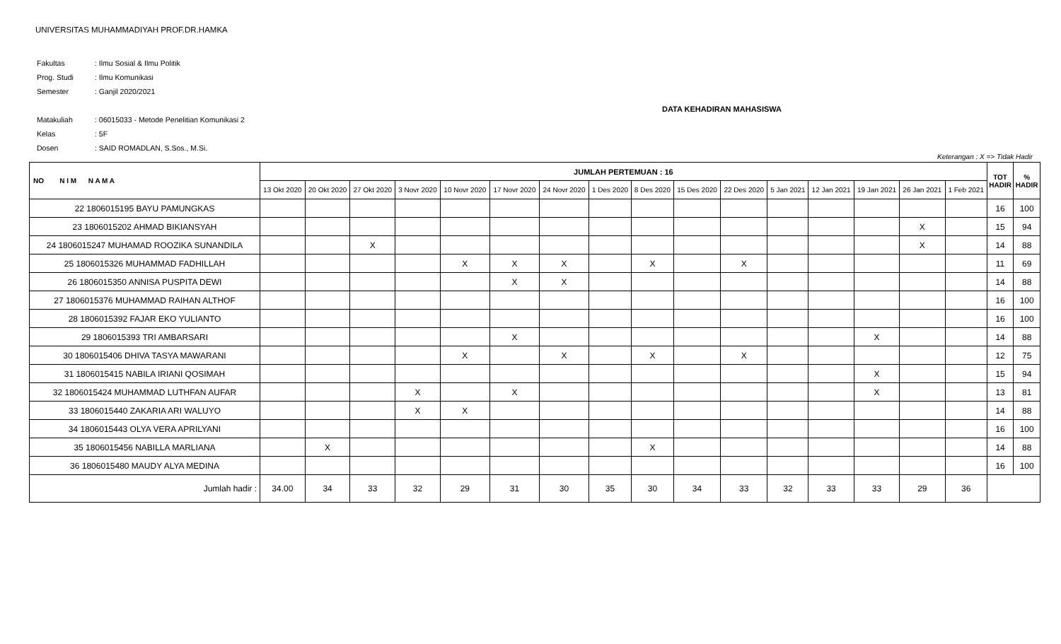UNIVERSITAS MUHAMMADIYAH PROF.DR.HAMKA
| Fakultas | : Ilmu Sosial & Ilmu Politik |
| Prog. Studi | : Ilmu Komunikasi |
| Semester | : Ganjil 2020/2021 |
| Matakuliah | : 06015033 - Metode Penelitian Komunikasi 2 |
| Kelas | : 5F |
| Dosen | : SAID ROMADLAN, S.Sos., M.Si. |
DATA KEHADIRAN MAHASISWA
Keterangan : X => Tidak Hadir
| NO N I M N A M A | JUMLAH PERTEMUAN : 16 | | | | | | | | | | | | | | | | TOT HADIR | % HADIR |
| --- | --- | --- | --- | --- | --- | --- | --- | --- | --- | --- | --- | --- | --- | --- | --- | --- | --- | --- |
| | 13 Okt 2020 | 20 Okt 2020 | 27 Okt 2020 | 3 Novr 2020 | 10 Novr 2020 | 17 Novr 2020 | 24 Novr 2020 | 1 Des 2020 | 8 Des 2020 | 15 Des 2020 | 22 Des 2020 | 5 Jan 2021 | 12 Jan 2021 | 19 Jan 2021 | 26 Jan 2021 | 1 Feb 2021 | | |
| 22 1806015195 BAYU PAMUNGKAS | | | | | | | | | | | | | | | | | 16 | 100 |
| 23 1806015202 AHMAD BIKIANSYAH | | | | | | | | | | | | | | | X | | 15 | 94 |
| 24 1806015247 MUHAMAD ROOZIKA SUNANDILA | | | X | | | | | | | | | | | | X | | 14 | 88 |
| 25 1806015326 MUHAMMAD FADHILLAH | | | | | X | X | X | | X | | X | | | | | | 11 | 69 |
| 26 1806015350 ANNISA PUSPITA DEWI | | | | | | X | X | | | | | | | | | | 14 | 88 |
| 27 1806015376 MUHAMMAD RAIHAN ALTHOF | | | | | | | | | | | | | | | | | 16 | 100 |
| 28 1806015392 FAJAR EKO YULIANTO | | | | | | | | | | | | | | | | | 16 | 100 |
| 29 1806015393 TRI AMBARSARI | | | | | | X | | | | | | | | X | | | 14 | 88 |
| 30 1806015406 DHIVA TASYA MAWARANI | | | | | X | | X | | X | | X | | | | | | 12 | 75 |
| 31 1806015415 NABILA IRIANI QOSIMAH | | | | | | | | | | | | | | X | | | 15 | 94 |
| 32 1806015424 MUHAMMAD LUTHFAN AUFAR | | | | X | | X | | | | | | | | X | | | 13 | 81 |
| 33 1806015440 ZAKARIA ARI WALUYO | | | | X | X | | | | | | | | | | | | 14 | 88 |
| 34 1806015443 OLYA VERA APRILYANI | | | | | | | | | | | | | | | | | 16 | 100 |
| 35 1806015456 NABILLA MARLIANA | | X | | | | | | | X | | | | | | | | 14 | 88 |
| 36 1806015480 MAUDY ALYA MEDINA | | | | | | | | | | | | | | | | | 16 | 100 |
| Jumlah hadir : | 34.00 | 34 | 33 | 32 | 29 | 31 | 30 | 35 | 30 | 34 | 33 | 32 | 33 | 33 | 29 | 36 | | |